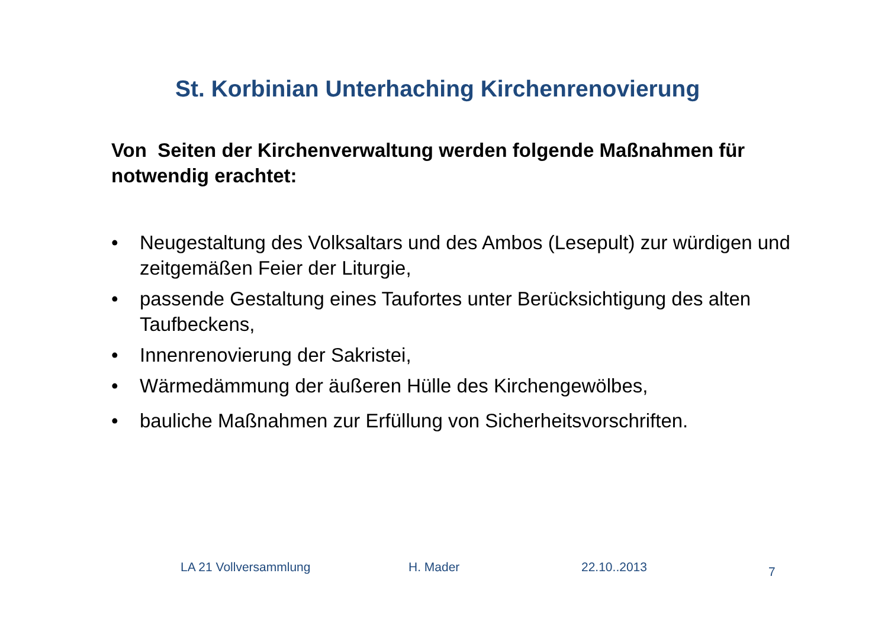St. Korbinian Unterhaching Kirchenrenovierung
Von Seiten der Kirchenverwaltung werden folgende Maßnahmen für notwendig erachtet:
• Neugestaltung des Volksaltars und des Ambos (Lesepult) zur würdigen und zeitgemäßen Feier der Liturgie,
• passende Gestaltung eines Taufortes unter Berücksichtigung des alten Taufbeckens,
• Innenrenovierung der Sakristei,
• Wärmedämmung der äußeren Hülle des Kirchengewölbes,
• bauliche Maßnahmen zur Erfüllung von Sicherheitsvorschriften.
LA 21 Vollversammlung H. Mader 22.10..2013 7